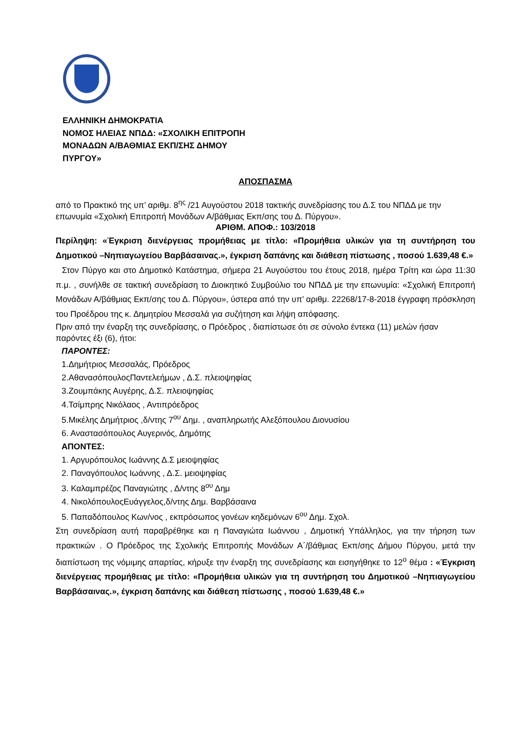ΕΛΛΗΝΙΚΗ ΔΗΜΟΚΡΑΤΙΑ
ΝΟΜΟΣ ΗΛΕΙΑΣ ΝΠΔΔ: «ΣΧΟΛΙΚΗ ΕΠΙΤΡΟΠΗ
ΜΟΝΑΔΩΝ Α/ΒΑΘΜΙΑΣ ΕΚΠ/ΣΗΣ ΔΗΜΟΥ
ΠΥΡΓΟΥ»
ΑΠΟΣΠΑΣΜΑ
από το Πρακτικό της υπ’ αριθμ. 8<sup>ης</sup> /21 Αυγούστου 2018 τακτικής συνεδρίασης του Δ.Σ του ΝΠΔΔ με την επωνυμία «Σχολική Επιτροπή Μονάδων Α/βάθμιας Εκπ/σης του Δ. Πύργου».
ΑΡΙΘΜ. ΑΠΟΦ.: 103/2018
Περίληψη: «Έγκριση διενέργειας προμήθειας με τίτλο: «Προμήθεια υλικών για τη συντήρηση του Δημοτικού –Νηπιαγωγείου Βαρβάσαινας.», έγκριση δαπάνης και διάθεση πίστωσης , ποσού 1.639,48 €.»
Στον Πύργο και στο Δημοτικό Κατάστημα, σήμερα 21 Αυγούστου του έτους 2018, ημέρα Τρίτη και ώρα 11:30 π.μ. , συνήλθε σε τακτική συνεδρίαση το Διοικητικό Συμβούλιο του ΝΠΔΔ με την επωνυμία: «Σχολική Επιτροπή Μονάδων Α/βάθμιας Εκπ/σης του Δ. Πύργου», ύστερα από την υπ’ αριθμ. 22268/17-8-2018 έγγραφη πρόσκληση του Προέδρου της κ. Δημητρίου Μεσσαλά για συζήτηση και λήψη απόφασης.
Πριν από την έναρξη της συνεδρίασης, ο Πρόεδρος , διαπίστωσε ότι σε σύνολο έντεκα (11) μελών ήσαν παρόντες έξι (6), ήτοι:
ΠΑΡΟΝΤΕΣ:
1.Δημήτριος Μεσσαλάς, Πρόεδρος
2.ΑθανασόπουλοςΠαντελεήμων , Δ.Σ. πλειοψηφίας
3.Ζουμπάκης Αυγέρης, Δ.Σ. πλειοψηφίας
4.Τσίμπρης Νικόλαος , Αντιπρόεδρος
5.Μικέλης Δημήτριος ,δ/ντης 7<sup>ου</sup> Δημ. , αναπληρωτής Αλεξόπουλου Διονυσίου
6. Αναστασόπουλος Αυγερινός, Δημότης
ΑΠΟΝΤΕΣ:
1. Αργυρόπουλος Ιωάννης Δ.Σ μειοψηφίας
2. Παναγόπουλος Ιωάννης , Δ.Σ. μειοψηφίας
3. Καλαμπρέζος Παναγιώτης , Δ/ντης 8<sup>ου</sup> Δημ
4. ΝικολόπουλοςΕυάγγελος,δ/ντης Δημ. Βαρβάσαινα
5. Παπαδόπουλος Κων/νος , εκπρόσωπος γονέων κηδεμόνων 6<sup>ου</sup> Δημ. Σχολ.
Στη συνεδρίαση αυτή παραβρέθηκε και η Παναγιώτα Ιωάννου , Δημοτική Υπάλληλος, για την τήρηση των πρακτικών . Ο Πρόεδρος της Σχολικής Επιτροπής Μονάδων Α΄/βάθμιας Εκπ/σης Δήμου Πύργου, μετά την διαπίστωση της νόμιμης απαρτίας, κήρυξε την έναρξη της συνεδρίασης και εισηγήθηκε το 12<sup>ο</sup> θέμα : «Έγκριση διενέργειας προμήθειας με τίτλο: «Προμήθεια υλικών για τη συντήρηση του Δημοτικού –Νηπιαγωγείου Βαρβάσαινας.», έγκριση δαπάνης και διάθεση πίστωσης , ποσού 1.639,48 €.»